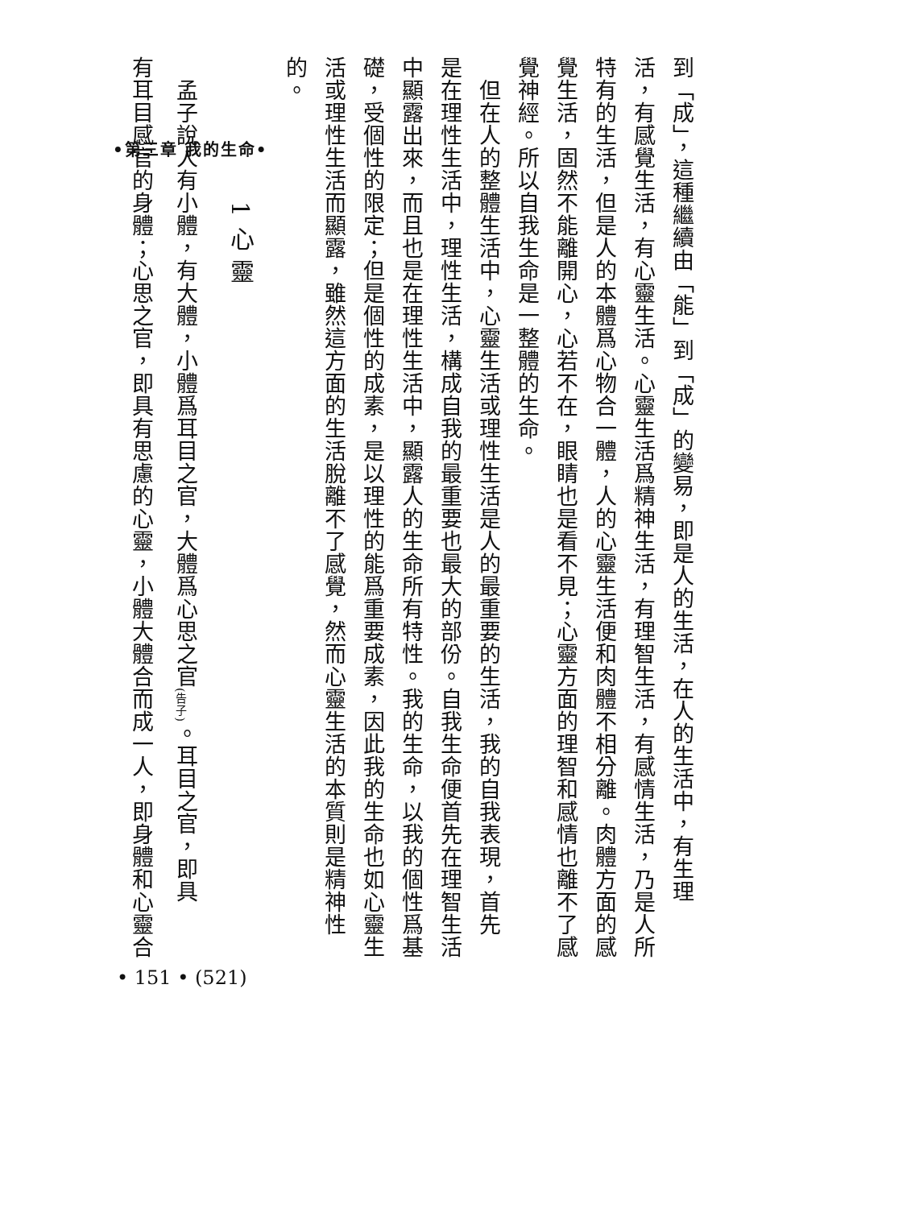•第三章 我的生命•
到「成」，這種繼續由「能」到「成」的變易，即是人的生活，在人的生活中，有生理
活，有感覺生活，有心靈生活。心靈生活爲精神生活，有理智生活，有感情生活，乃是人所
特有的生活，但是人的本體爲心物合一體，人的心靈生活便和肉體不相分離。肉體方面的感
覺生活，固然不能離開心，心若不在，眼睛也是看不見；心靈方面的理智和感情也離不了感
覺神經。所以自我生命是一整體的生命。
　但在人的整體生活中，心靈生活或理性生活是人的最重要的生活，我的自我表現，首先
是在理性生活中，理性生活，構成自我的最重要也最大的部份。自我生命便首先在理智生活
中顯露出來，而且也是在理性生活中，顯露人的生命所有特性。我的生命，以我的個性爲基
礎，受個性的限定；但是個性的成素，是以理性的能爲重要成素，因此我的生命也如心靈生
活或理性生活而顯露，雖然這方面的生活脫離不了感覺，然而心靈生活的本質則是精神性
的。
1 心 靈
　孟子說人有小體，有大體，小體爲耳目之官，大體爲心思之官<sub>(告子)</sub>。耳目之官，即具
有耳目感官的身體；心思之官，即具有思慮的心靈，小體大體合而成一人，即身體和心靈合
• 151 • (521)